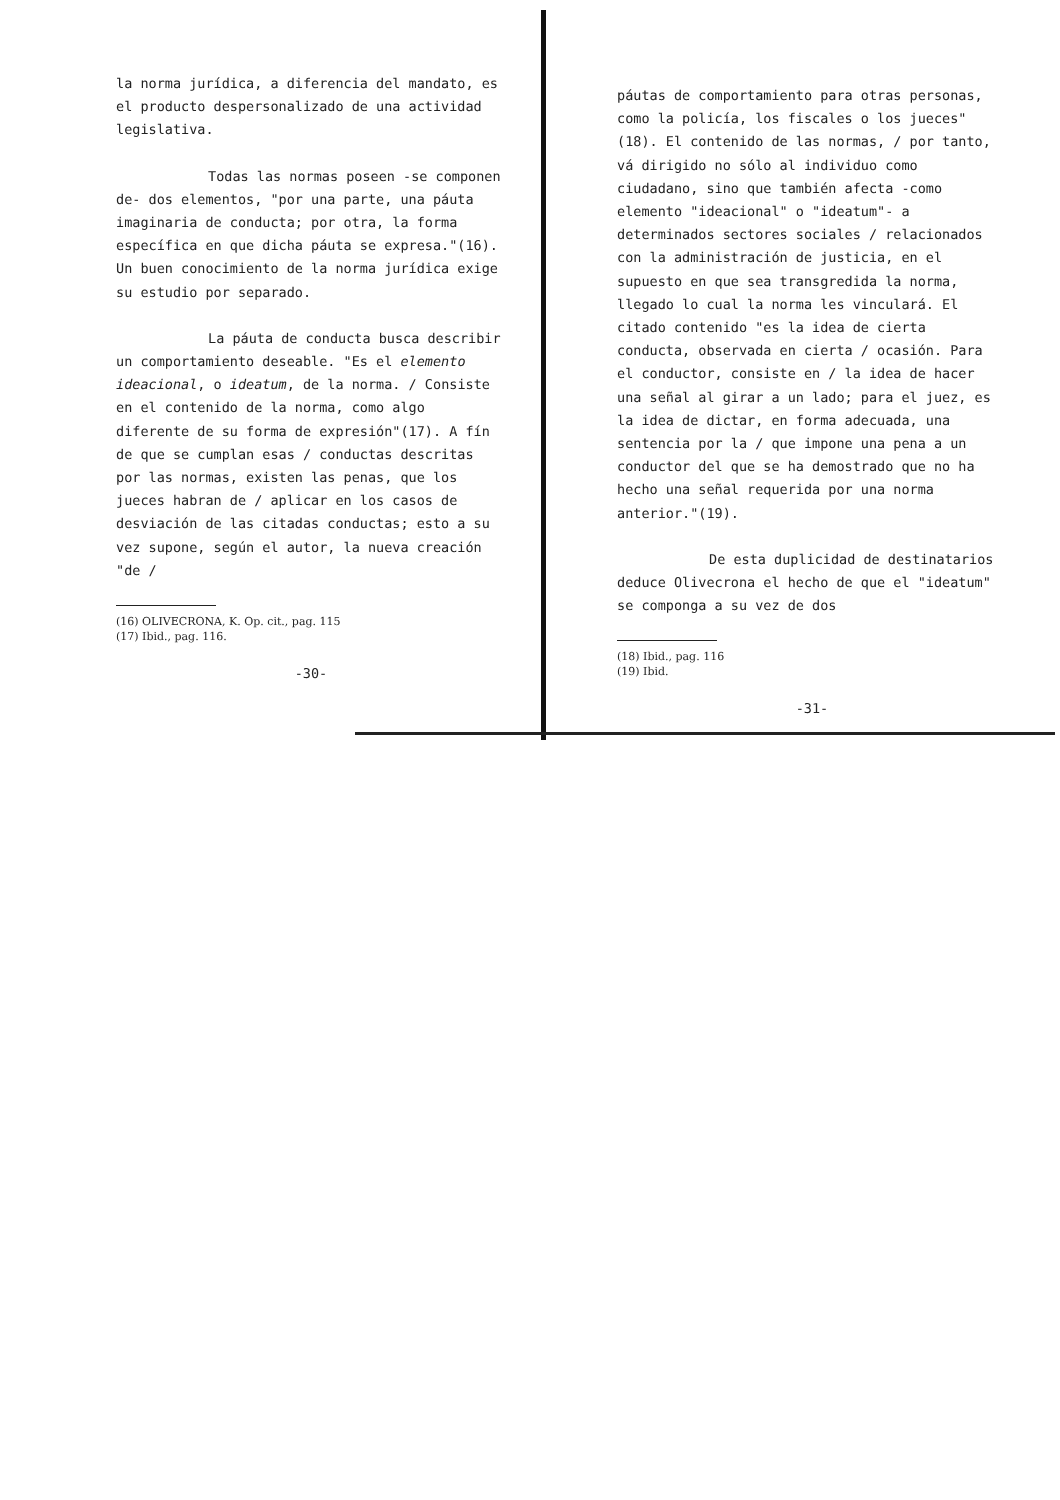la norma jurídica, a diferencia del mandato, es el producto despersonalizado de una actividad legislativa.
Todas las normas poseen -se componen de- dos elementos, "por una parte, una páuta imaginaria de conducta; por otra, la forma específica en que dicha páuta se expresa."(16). Un buen conocimiento de la norma jurídica exige su estudio por separado.
La páuta de conducta busca describir un comportamiento deseable. "Es el elemento ideacional, o ideatum, de la norma. / Consiste en el contenido de la norma, como algo diferente de su forma de expresión"(17). A fín de que se cumplan esas / conductas descritas por las normas, existen las penas, que los jueces habran de / aplicar en los casos de desviación de las citadas conductas; esto a su vez supone, según el autor, la nueva creación "de /
(16) OLIVECRONA, K. Op. cit., pag. 115
(17) Ibid., pag. 116.
-30-
páutas de comportamiento para otras personas, como la policía, los fiscales o los jueces"(18). El contenido de las normas, / por tanto, vá dirigido no sólo al individuo como ciudadano, sino que también afecta -como elemento "ideacional" o "ideatum"- a determinados sectores sociales / relacionados con la administración de justicia, en el supuesto en que sea transgredida la norma, llegado lo cual la norma les vinculará. El citado contenido "es la idea de cierta conducta, observada en cierta / ocasión. Para el conductor, consiste en / la idea de hacer una señal al girar a un lado; para el juez, es la idea de dictar, en forma adecuada, una sentencia por la / que impone una pena a un conductor del que se ha demostrado que no ha hecho una señal requerida por una norma anterior."(19).
De esta duplicidad de destinatarios deduce Olivecrona el hecho de que el "ideatum" se componga a su vez de dos
(18) Ibid., pag. 116
(19) Ibid.
-31-